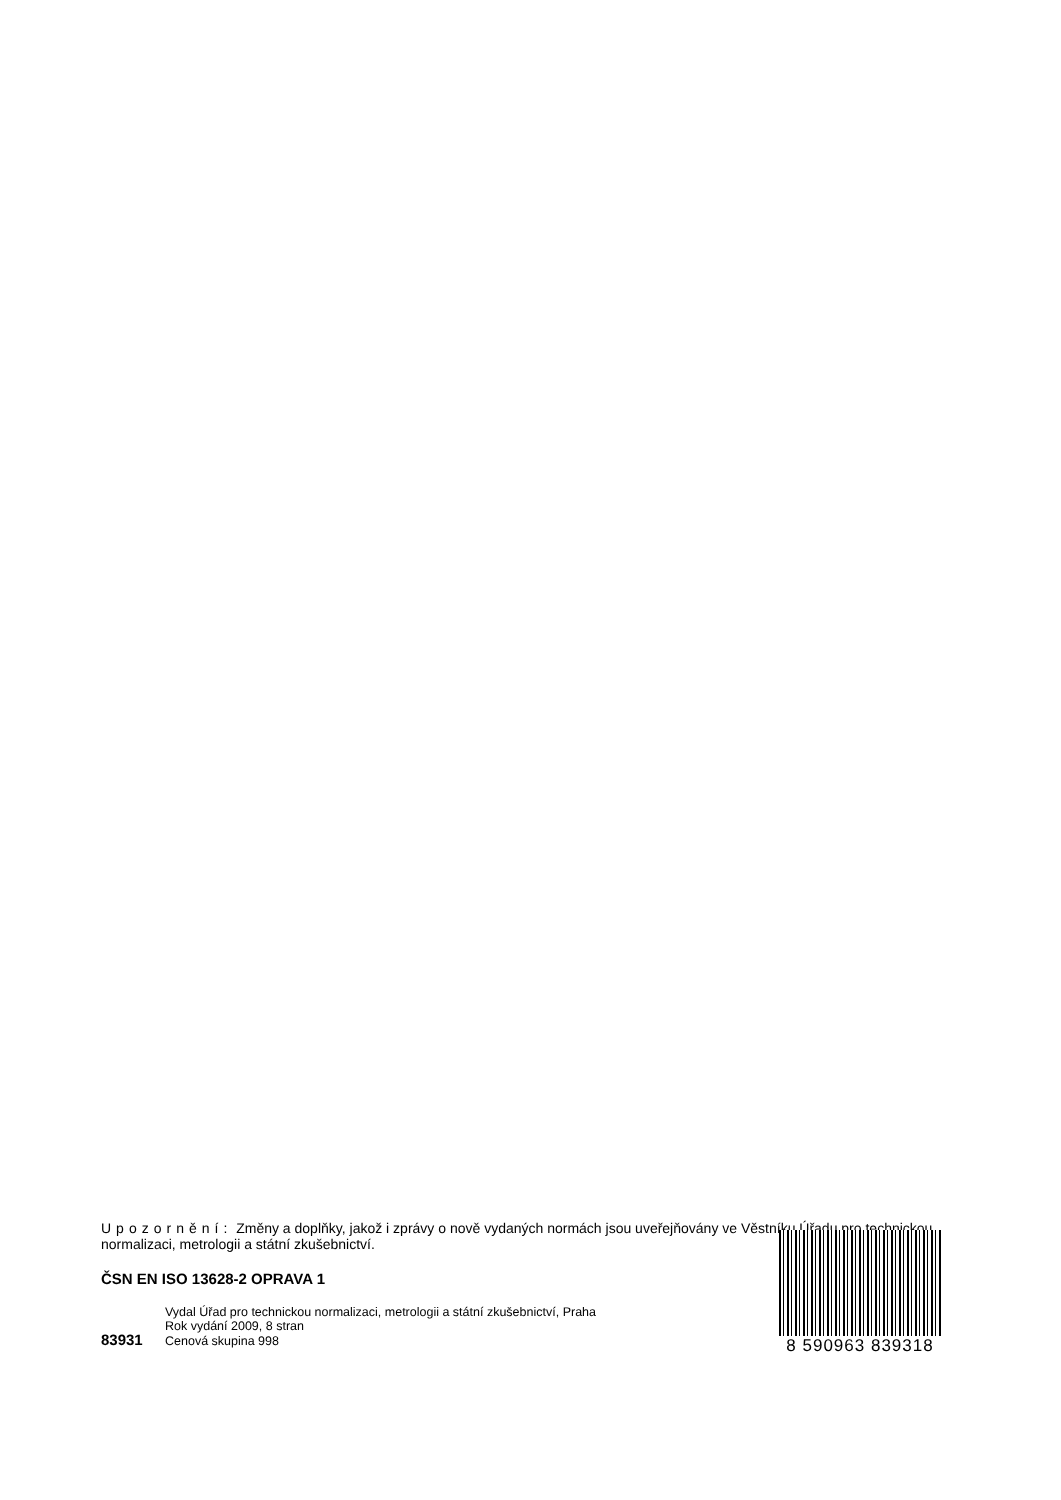Upozornění: Změny a doplňky, jakož i zprávy o nově vydaných normách jsou uveřejňovány ve Věstníku Úřadu pro technickou normalizaci, metrologii a státní zkušebnictví.
ČSN EN ISO 13628-2 OPRAVA 1
Vydal Úřad pro technickou normalizaci, metrologii a státní zkušebnictví, Praha
Rok vydání 2009, 8 stran
83931 Cenová skupina 998
8 590963 839318